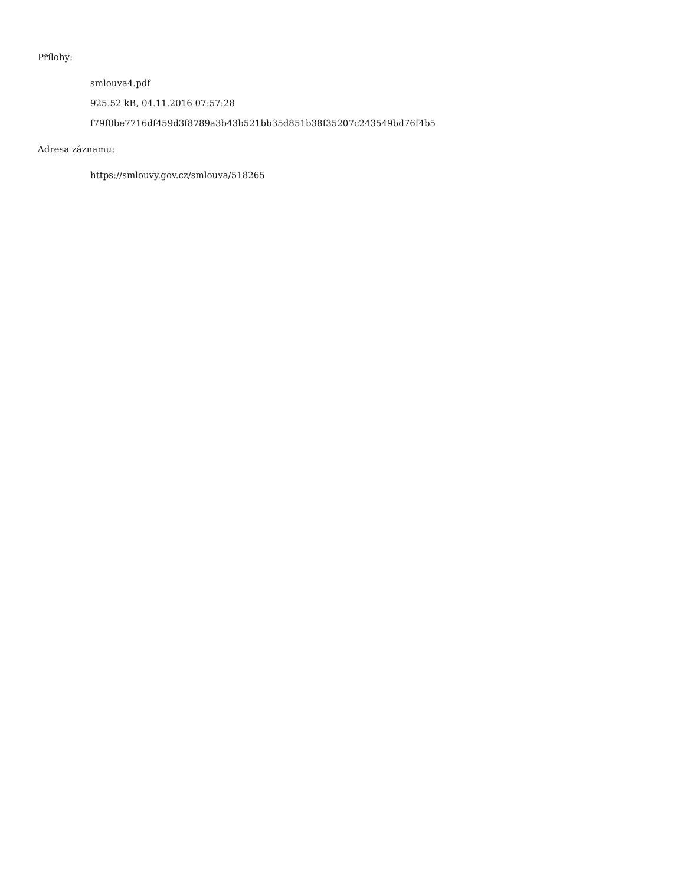Přílohy:
smlouva4.pdf
925.52 kB, 04.11.2016 07:57:28
f79f0be7716df459d3f8789a3b43b521bb35d851b38f35207c243549bd76f4b5
Adresa záznamu:
https://smlouvy.gov.cz/smlouva/518265